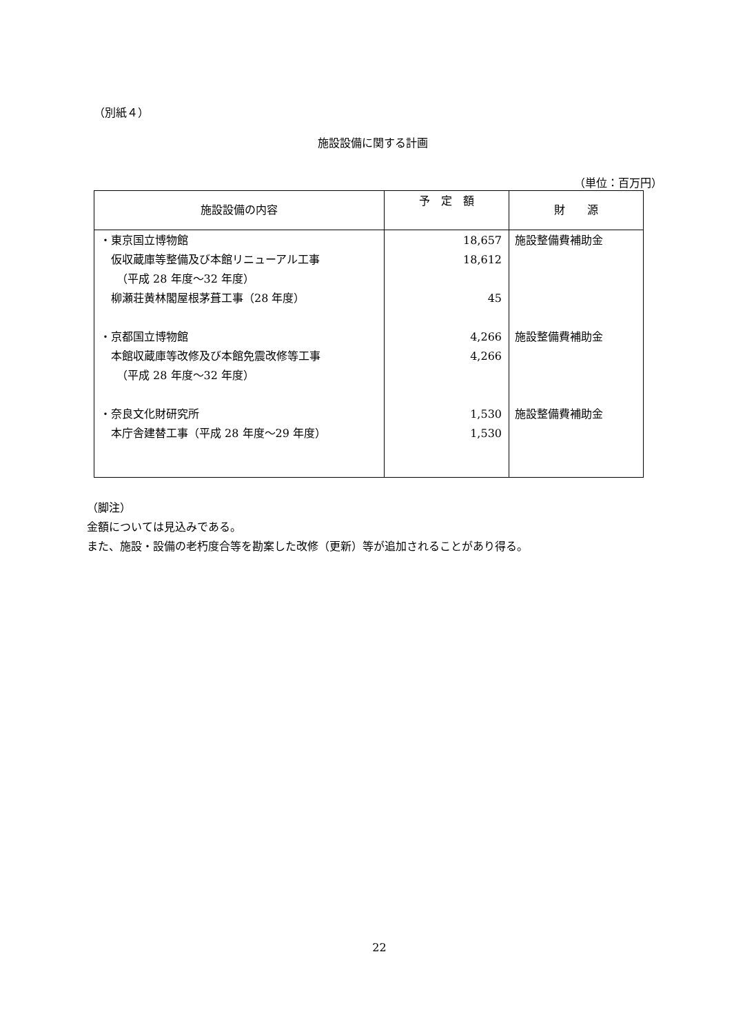（別紙４）
施設設備に関する計画
（単位：百万円）
| 施設設備の内容 | 予 定 額 | 財 源 |
| --- | --- | --- |
| ・東京国立博物館 仮収蔵庫等整備及び本館リニューアル工事 （平成 28 年度～32 年度） 柳瀬荘黄林閣屋根茅葺工事（28 年度） ・京都国立博物館 本館収蔵庫等改修及び本館免震改修等工事 （平成 28 年度～32 年度） ・奈良文化財研究所 本庁舎建替工事（平成 28 年度～29 年度） | 18,657 18,612 45 4,266 4,266 1,530 1,530 | 施設整備費補助金 施設整備費補助金 施設整備費補助金 |
（脚注）
金額については見込みである。
また、施設・設備の老朽度合等を勘案した改修（更新）等が追加されることがあり得る。
22